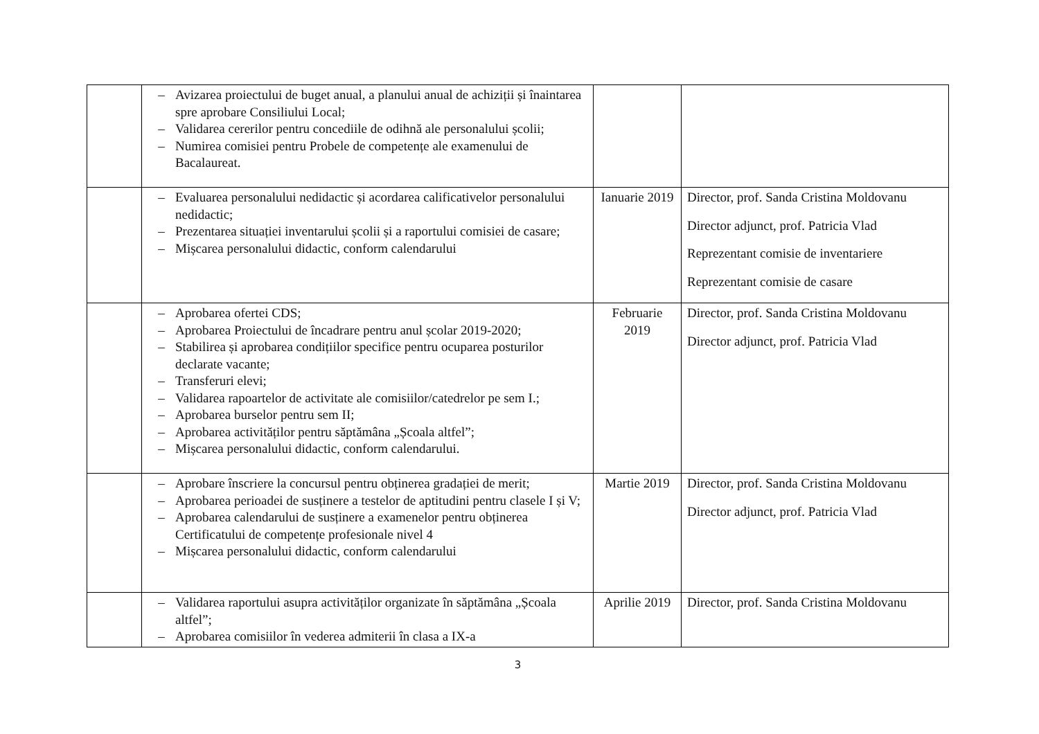| | – Avizarea proiectului de buget anual, a planului anual de achiziții și înaintarea spre aprobare Consiliului Local; – Validarea cererilor pentru concediile de odihnă ale personalului școlii; – Numirea comisiei pentru Probele de competențe ale examenului de Bacalaureat. | | |
| | – Evaluarea personalului nedidactic și acordarea calificativelor personalului nedidactic; – Prezentarea situației inventarului școlii și a raportului comisiei de casare; – Mișcarea personalului didactic, conform calendarului | Ianuarie 2019 | Director, prof. Sanda Cristina Moldovanu Director adjunct, prof. Patricia Vlad Reprezentant comisie de inventariere Reprezentant comisie de casare |
| | – Aprobarea ofertei CDS; – Aprobarea Proiectului de încadrare pentru anul școlar 2019-2020; – Stabilirea și aprobarea condițiilor specifice pentru ocuparea posturilor declarate vacante; – Transferuri elevi; – Validarea rapoartelor de activitate ale comisiilor/catedrelor pe sem I.; – Aprobarea burselor pentru sem II; – Aprobarea activităților pentru săptămâna „Școala altfel”; – Mișcarea personalului didactic, conform calendarului. | Februarie 2019 | Director, prof. Sanda Cristina Moldovanu Director adjunct, prof. Patricia Vlad |
| | – Aprobare înscriere la concursul pentru obținerea gradației de merit; – Aprobarea perioadei de susținere a testelor de aptitudini pentru clasele I și V; – Aprobarea calendarului de susținere a examenelor pentru obținerea Certificatului de competențe profesionale nivel 4 – Mișcarea personalului didactic, conform calendarului | Martie 2019 | Director, prof. Sanda Cristina Moldovanu Director adjunct, prof. Patricia Vlad |
| | – Validarea raportului asupra activităților organizate în săptămâna „Școala altfel”; – Aprobarea comisiilor în vederea admiterii în clasa a IX-a | Aprilie 2019 | Director, prof. Sanda Cristina Moldovanu |
3